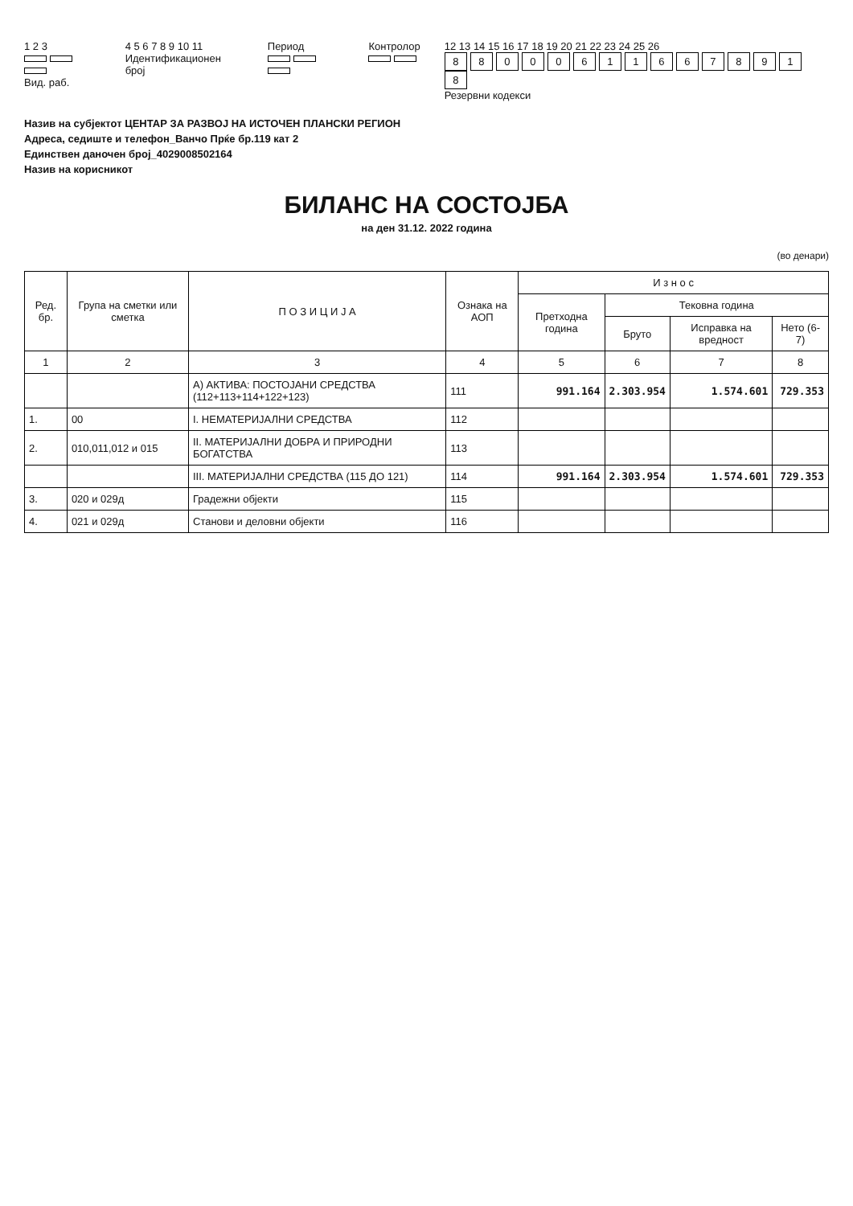1 2 3
Вид. раб.
4 5 6 7 8 9 10 11
Идентификационен број
Период
Контролор
12 13 14 15 16 17 18 19 20 21 22 23 24 25 26
880006116678918
Резервни кодекси
Назив на субјектот ЦЕНТАР ЗА РАЗВОЈ НА ИСТОЧЕН ПЛАНСКИ РЕГИОН
Адреса, седиште и телефон_Ванчо Прќе бр.119 кат 2
Единствен даночен број_4029008502164
Назив на корисникот
БИЛАНС НА СОСТОЈБА
на ден 31.12. 2022 година
(во денари)
| Ред. бр. | Група на сметки или сметка | П О З И Ц И Ј А | Ознака на АОП | И з н о с | | | |
| --- | --- | --- | --- | --- | --- | --- | --- |
| | | | | Претходна година | Тековна година | | |
| | | | | | Бруто | Исправка на вредност | Нето (6-7) |
| 1 | 2 | 3 | 4 | 5 | 6 | 7 | 8 |
| | | А) АКТИВА: ПОСТОЈАНИ СРЕДСТВА (112+113+114+122+123) | 111 | 991.164 | 2.303.954 | 1.574.601 | 729.353 |
| 1. | 00 | I. НЕМАТЕРИЈАЛНИ СРЕДСТВА | 112 | | | | |
| 2. | 010,011,012 и 015 | II. МАТЕРИЈАЛНИ ДОБРА И ПРИРОДНИ БОГАТСТВА | 113 | | | | |
| | | III. МАТЕРИЈАЛНИ СРЕДСТВА (115 ДО 121) | 114 | 991.164 | 2.303.954 | 1.574.601 | 729.353 |
| 3. | 020 и 029д | Градежни објекти | 115 | | | | |
| 4. | 021 и 029д | Станови и деловни објекти | 116 | | | | |